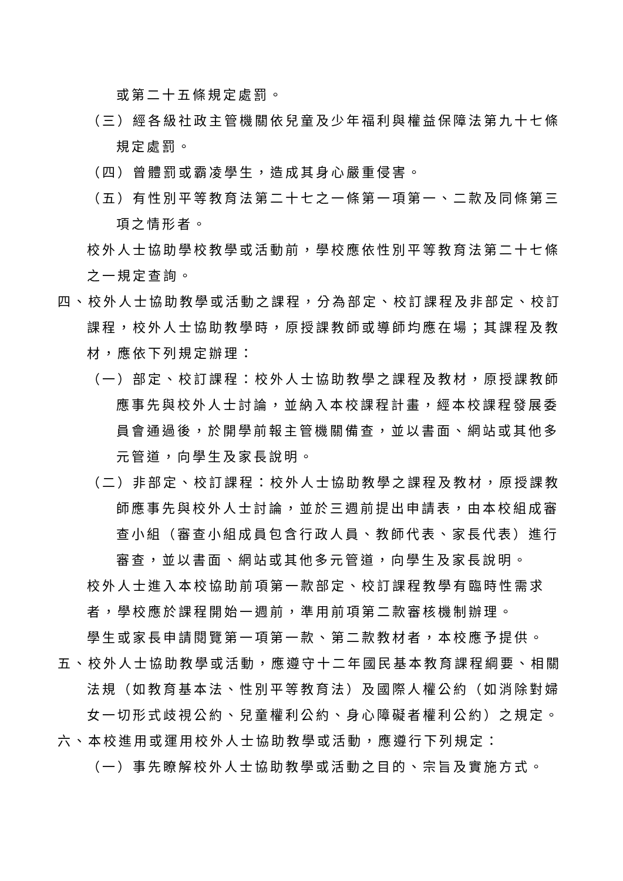或第二十五條規定處罰。
（三）經各級社政主管機關依兒童及少年福利與權益保障法第九十七條規定處罰。
（四）曾體罰或霸凌學生，造成其身心嚴重侵害。
（五）有性別平等教育法第二十七之一條第一項第一、二款及同條第三項之情形者。
校外人士協助學校教學或活動前，學校應依性別平等教育法第二十七條之一規定查詢。
四、校外人士協助教學或活動之課程，分為部定、校訂課程及非部定、校訂課程，校外人士協助教學時，原授課教師或導師均應在場；其課程及教材，應依下列規定辦理：
（一）部定、校訂課程：校外人士協助教學之課程及教材，原授課教師應事先與校外人士討論，並納入本校課程計畫，經本校課程發展委員會通過後，於開學前報主管機關備查，並以書面、網站或其他多元管道，向學生及家長說明。
（二）非部定、校訂課程：校外人士協助教學之課程及教材，原授課教師應事先與校外人士討論，並於三週前提出申請表，由本校組成審查小組（審查小組成員包含行政人員、教師代表、家長代表）進行審查，並以書面、網站或其他多元管道，向學生及家長說明。
校外人士進入本校協助前項第一款部定、校訂課程教學有臨時性需求者，學校應於課程開始一週前，準用前項第二款審核機制辦理。
學生或家長申請閱覽第一項第一款、第二款教材者，本校應予提供。
五、校外人士協助教學或活動，應遵守十二年國民基本教育課程綱要、相關法規（如教育基本法、性別平等教育法）及國際人權公約（如消除對婦女一切形式歧視公約、兒童權利公約、身心障礙者權利公約）之規定。
六、本校進用或運用校外人士協助教學或活動，應遵行下列規定：
（一）事先瞭解校外人士協助教學或活動之目的、宗旨及實施方式。